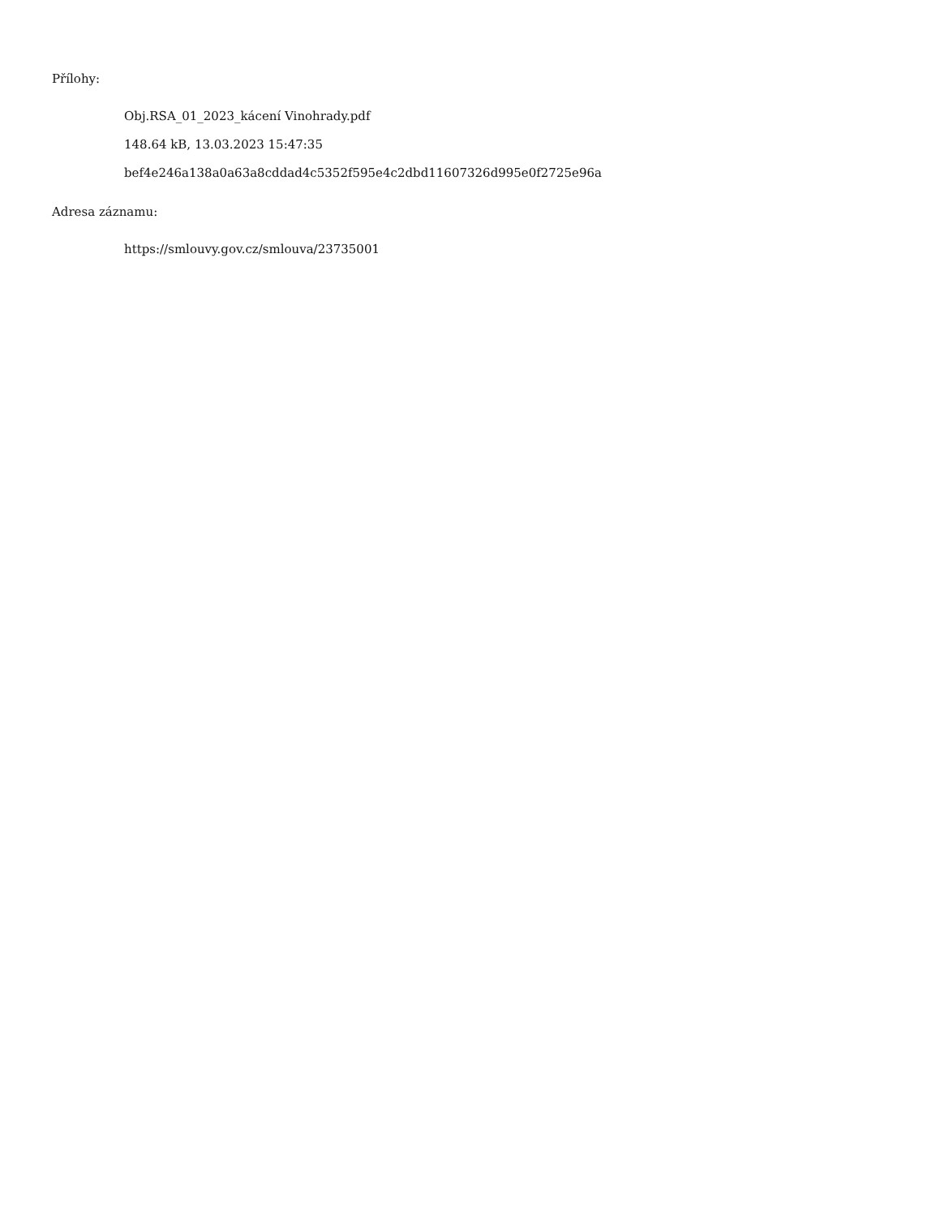Přílohy:
Obj.RSA_01_2023_kácení Vinohrady.pdf
148.64 kB, 13.03.2023 15:47:35
bef4e246a138a0a63a8cddad4c5352f595e4c2dbd11607326d995e0f2725e96a
Adresa záznamu:
https://smlouvy.gov.cz/smlouva/23735001